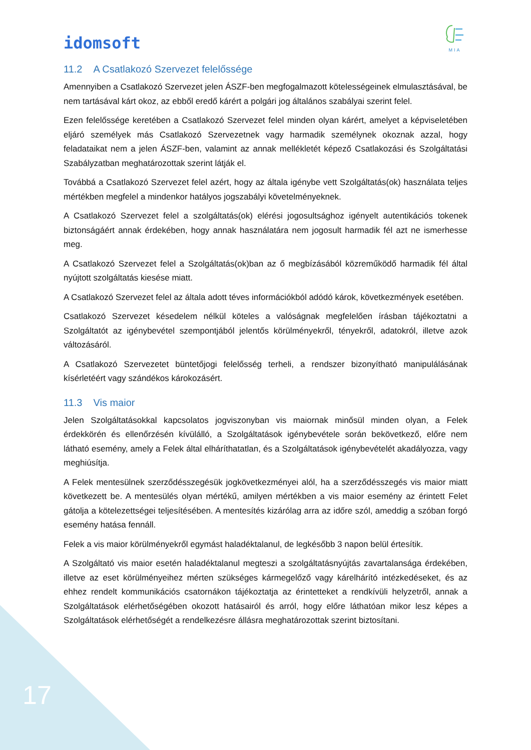idomsoft
MIA
11.2 A Csatlakozó Szervezet felelőssége
Amennyiben a Csatlakozó Szervezet jelen ÁSZF-ben megfogalmazott kötelességeinek elmulasztásával, be nem tartásával kárt okoz, az ebből eredő kárért a polgári jog általános szabályai szerint felel.
Ezen felelőssége keretében a Csatlakozó Szervezet felel minden olyan kárért, amelyet a képviseletében eljáró személyek más Csatlakozó Szervezetnek vagy harmadik személynek okoznak azzal, hogy feladataikat nem a jelen ÁSZF-ben, valamint az annak mellékletét képező Csatlakozási és Szolgáltatási Szabályzatban meghatározottak szerint látják el.
Továbbá a Csatlakozó Szervezet felel azért, hogy az általa igénybe vett Szolgáltatás(ok) használata teljes mértékben megfelel a mindenkor hatályos jogszabályi követelményeknek.
A Csatlakozó Szervezet felel a szolgáltatás(ok) elérési jogosultsághoz igényelt autentikációs tokenek biztonságáért annak érdekében, hogy annak használatára nem jogosult harmadik fél azt ne ismerhesse meg.
A Csatlakozó Szervezet felel a Szolgáltatás(ok)ban az ő megbízásából közreműködő harmadik fél által nyújtott szolgáltatás kiesése miatt.
A Csatlakozó Szervezet felel az általa adott téves információkból adódó károk, következmények esetében.
Csatlakozó Szervezet késedelem nélkül köteles a valóságnak megfelelően írásban tájékoztatni a Szolgáltatót az igénybevétel szempontjából jelentős körülményekről, tényekről, adatokról, illetve azok változásáról.
A Csatlakozó Szervezetet büntetőjogi felelősség terheli, a rendszer bizonyítható manipulálásának kísérletéért vagy szándékos károkozásért.
11.3 Vis maior
Jelen Szolgáltatásokkal kapcsolatos jogviszonyban vis maiornak minősül minden olyan, a Felek érdekkörén és ellenőrzésén kívülálló, a Szolgáltatások igénybevétele során bekövetkező, előre nem látható esemény, amely a Felek által elháríthatatlan, és a Szolgáltatások igénybevételét akadályozza, vagy meghiúsítja.
A Felek mentesülnek szerződésszegésük jogkövetkezményei alól, ha a szerződésszegés vis maior miatt következett be. A mentesülés olyan mértékű, amilyen mértékben a vis maior esemény az érintett Felet gátolja a kötelezettségei teljesítésében. A mentesítés kizárólag arra az időre szól, ameddig a szóban forgó esemény hatása fennáll.
Felek a vis maior körülményekről egymást haladéktalanul, de legkésőbb 3 napon belül értesítik.
A Szolgáltató vis maior esetén haladéktalanul megteszi a szolgáltatásnyújtás zavartalansága érdekében, illetve az eset körülményeihez mérten szükséges kármegelőző vagy kárelhárító intézkedéseket, és az ehhez rendelt kommunikációs csatornákon tájékoztatja az érintetteket a rendkívüli helyzetről, annak a Szolgáltatások elérhetőségében okozott hatásairól és arról, hogy előre láthatóan mikor lesz képes a Szolgáltatások elérhetőségét a rendelkezésre állásra meghatározottak szerint biztosítani.
17